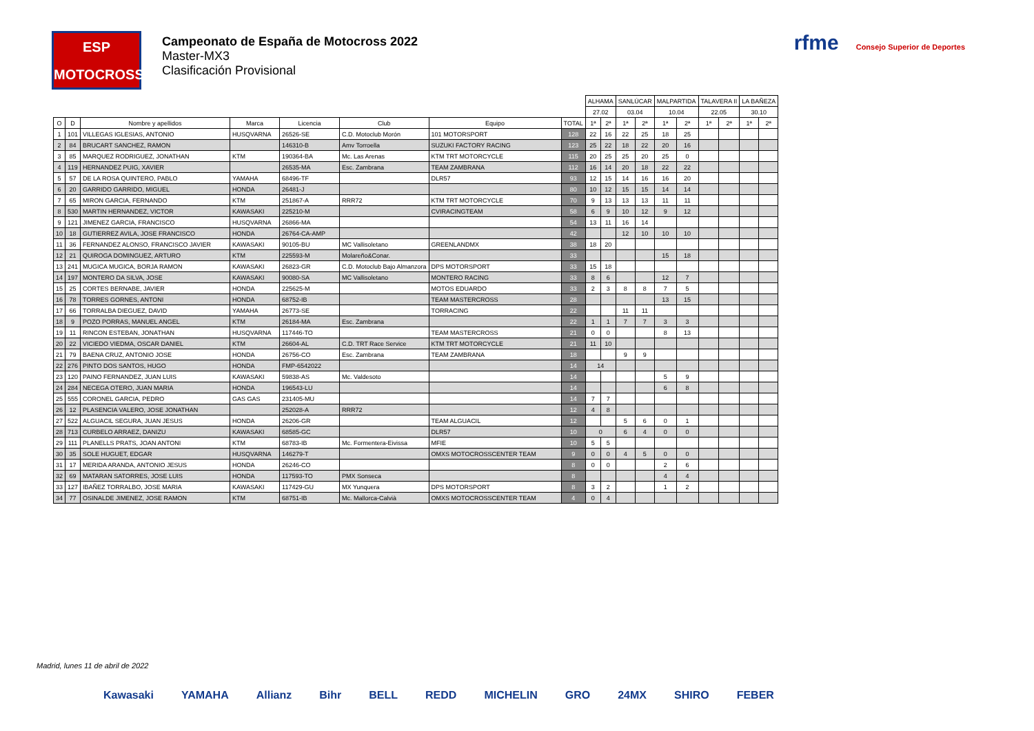ESP
MOTOCROSS
Campeonato de España de Motocross 2022
Master-MX3
Clasificación Provisional
rfme Consejo Superior de Deportes
| | | | | | | | | ALHAMA | | SANLÚCAR | | MALPARTIDA | | TALAVERA II | | LA BAÑEZA | |
| --- | --- | --- | --- | --- | --- | --- | --- | --- | --- | --- | --- | --- | --- | --- | --- | --- | --- |
| | | | | | | | | 27.02 | | 03.04 | | 10.04 | | 22.05 | | 30.10 | |
| O | D | Nombre y apellidos | Marca | Licencia | Club | Equipo | TOTAL | 1ª | 2ª | 1ª | 2ª | 1ª | 2ª | 1ª | 2ª | 1ª | 2ª |
| 1 | 101 | VILLEGAS IGLESIAS, ANTONIO | HUSQVARNA | 26526-SE | C.D. Motoclub Morón | 101 MOTORSPORT | 128 | 22 | 16 | 22 | 25 | 18 | 25 | | | | |
| 2 | 84 | BRUCART SANCHEZ, RAMON | | 146310-B | Amv Torroella | SUZUKI FACTORY RACING | 123 | 25 | 22 | 18 | 22 | 20 | 16 | | | | |
| 3 | 85 | MARQUEZ RODRIGUEZ, JONATHAN | KTM | 190364-BA | Mc. Las Arenas | KTM TRT MOTORCYCLE | 115 | 20 | 25 | 25 | 20 | 25 | 0 | | | | |
| 4 | 119 | HERNANDEZ PUIG, XAVIER | | 26535-MA | Esc. Zambrana | TEAM ZAMBRANA | 112 | 16 | 14 | 20 | 18 | 22 | 22 | | | | |
| 5 | 57 | DE LA ROSA QUINTERO, PABLO | YAMAHA | 68496-TF | | DLR57 | 93 | 12 | 15 | 14 | 16 | 16 | 20 | | | | |
| 6 | 20 | GARRIDO GARRIDO, MIGUEL | HONDA | 26481-J | | | 80 | 10 | 12 | 15 | 15 | 14 | 14 | | | | |
| 7 | 65 | MIRON GARCIA, FERNANDO | KTM | 251867-A | RRR72 | KTM TRT MOTORCYCLE | 70 | 9 | 13 | 13 | 13 | 11 | 11 | | | | |
| 8 | 530 | MARTIN HERNANDEZ, VICTOR | KAWASAKI | 225210-M | | CVIRACINGTEAM | 58 | 6 | 9 | 10 | 12 | 9 | 12 | | | | |
| 9 | 121 | JIMENEZ GARCIA, FRANCISCO | HUSQVARNA | 26866-MA | | | 54 | 13 | 11 | 16 | 14 | | | | | | |
| 10 | 18 | GUTIERREZ AVILA, JOSE FRANCISCO | HONDA | 26764-CA-AMP | | | 42 | | | 12 | 10 | 10 | 10 | | | | |
| 11 | 36 | FERNANDEZ ALONSO, FRANCISCO JAVIER | KAWASAKI | 90105-BU | MC Vallisoletano | GREENLANDMX | 38 | 18 | 20 | | | | | | | | |
| 12 | 21 | QUIROGA DOMINGUEZ, ARTURO | KTM | 225593-M | Molareño&Conar. | | 33 | | | | | 15 | 18 | | | | |
| 13 | 241 | MUGICA MUGICA, BORJA RAMON | KAWASAKI | 26823-GR | C.D. Motoclub Bajo Almanzora | DPS MOTORSPORT | 33 | 15 | 18 | | | | | | | | |
| 14 | 197 | MONTERO DA SILVA, JOSE | KAWASAKI | 90080-SA | MC Vallisoletano | MONTERO RACING | 33 | 8 | 6 | | | 12 | 7 | | | | |
| 15 | 25 | CORTES BERNABE, JAVIER | HONDA | 225625-M | | MOTOS EDUARDO | 33 | 2 | 3 | 8 | 8 | 7 | 5 | | | | |
| 16 | 78 | TORRES GORNES, ANTONI | HONDA | 68752-IB | | TEAM MASTERCROSS | 28 | | | | | 13 | 15 | | | | |
| 17 | 66 | TORRALBA DIEGUEZ, DAVID | YAMAHA | 26773-SE | | TORRACING | 22 | | | 11 | 11 | | | | | | |
| 18 | 9 | POZO PORRAS, MANUEL ANGEL | KTM | 26184-MA | Esc. Zambrana | | 22 | 1 | 1 | 7 | 7 | 3 | 3 | | | | |
| 19 | 11 | RINCON ESTEBAN, JONATHAN | HUSQVARNA | 117446-TO | | TEAM MASTERCROSS | 21 | 0 | 0 | | | 8 | 13 | | | | |
| 20 | 22 | VICIEDO VIEDMA, OSCAR DANIEL | KTM | 26604-AL | C.D. TRT Race Service | KTM TRT MOTORCYCLE | 21 | 11 | 10 | | | | | | | | |
| 21 | 79 | BAENA CRUZ, ANTONIO JOSE | HONDA | 26756-CO | Esc. Zambrana | TEAM ZAMBRANA | 18 | | | 9 | 9 | | | | | | |
| 22 | 276 | PINTO DOS SANTOS, HUGO | HONDA | FMP-6542022 | | | 14 | 14 | | | | | | | | | |
| 23 | 120 | PAINO FERNANDEZ, JUAN LUIS | KAWASAKI | 59838-AS | Mc. Valdesoto | | 14 | | | | | 5 | 9 | | | | |
| 24 | 284 | NECEGA OTERO, JUAN MARIA | HONDA | 196543-LU | | | 14 | | | | | 6 | 8 | | | | |
| 25 | 555 | CORONEL GARCIA, PEDRO | GAS GAS | 231405-MU | | | 14 | 7 | 7 | | | | | | | | |
| 26 | 12 | PLASENCIA VALERO, JOSE JONATHAN | | 252028-A | RRR72 | | 12 | 4 | 8 | | | | | | | | |
| 27 | 522 | ALGUACIL SEGURA, JUAN JESUS | HONDA | 26206-GR | | TEAM ALGUACIL | 12 | | | 5 | 6 | 0 | 1 | | | | |
| 28 | 713 | CURBELO ARRAEZ, DANIZU | KAWASAKI | 68585-GC | | DLR57 | 10 | 0 | | 6 | 4 | 0 | 0 | | | | |
| 29 | 111 | PLANELLS PRATS, JOAN ANTONI | KTM | 68783-IB | Mc. Formentera-Eivissa | MFIE | 10 | 5 | 5 | | | | | | | | |
| 30 | 35 | SOLE HUGUET, EDGAR | HUSQVARNA | 146279-T | | OMXS MOTOCROSSCENTER TEAM | 9 | 0 | 0 | 4 | 5 | 0 | 0 | | | | |
| 31 | 17 | MERIDA ARANDA, ANTONIO JESUS | HONDA | 26246-CO | | | 8 | 0 | 0 | | | 2 | 6 | | | | |
| 32 | 69 | MATARAN SATORRES, JOSE LUIS | HONDA | 117593-TO | PMX Sonseca | | 8 | | | | | 4 | 4 | | | | |
| 33 | 127 | IBAÑEZ TORRALBO, JOSE MARIA | KAWASAKI | 117429-GU | MX Yunquera | DPS MOTORSPORT | 8 | 3 | 2 | | | 1 | 2 | | | | |
| 34 | 77 | OSINALDE JIMENEZ, JOSE RAMON | KTM | 68751-IB | Mc. Mallorca-Calvià | OMXS MOTOCROSSCENTER TEAM | 4 | 0 | 4 | | | | | | | | |
Madrid, lunes 11 de abril de 2022
Kawasaki YAMAHA Allianz Bihr BELL REDD MICHELIN GRO 24MX SHIRO FEBER